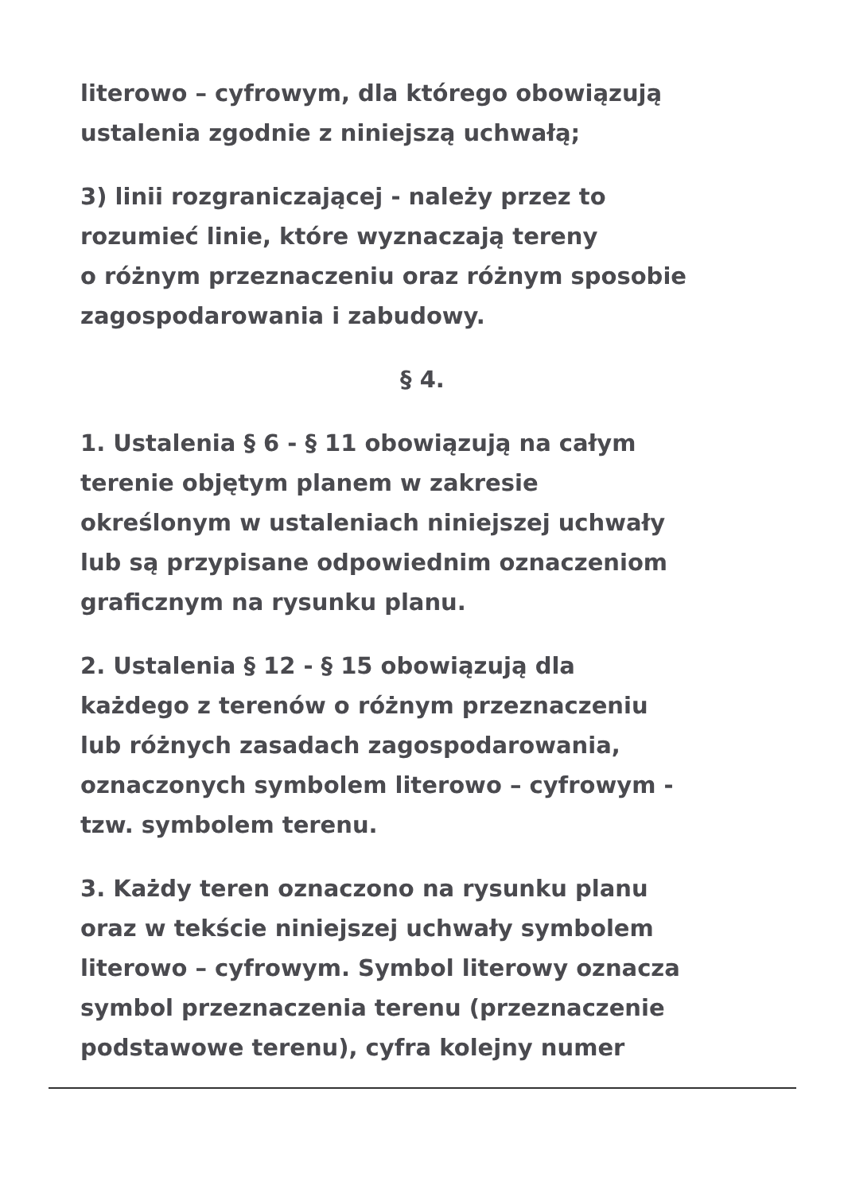literowo – cyfrowym, dla którego obowiązują
ustalenia zgodnie z niniejszą uchwałą;
3) linii rozgraniczającej - należy przez to
rozumieć linie, które wyznaczają tereny
o różnym przeznaczeniu oraz różnym sposobie
zagospodarowania i zabudowy.
§ 4.
1. Ustalenia § 6 - § 11 obowiązują na całym
terenie objętym planem w zakresie
określonym w ustaleniach niniejszej uchwały
lub są przypisane odpowiednim oznaczeniom
graficznym na rysunku planu.
2. Ustalenia § 12 - § 15 obowiązują dla
każdego z terenów o różnym przeznaczeniu
lub różnych zasadach zagospodarowania,
oznaczonych symbolem literowo – cyfrowym -
tzw. symbolem terenu.
3. Każdy teren oznaczono na rysunku planu
oraz w tekście niniejszej uchwały symbolem
literowo – cyfrowym. Symbol literowy oznacza
symbol przeznaczenia terenu (przeznaczenie
podstawowe terenu), cyfra kolejny numer